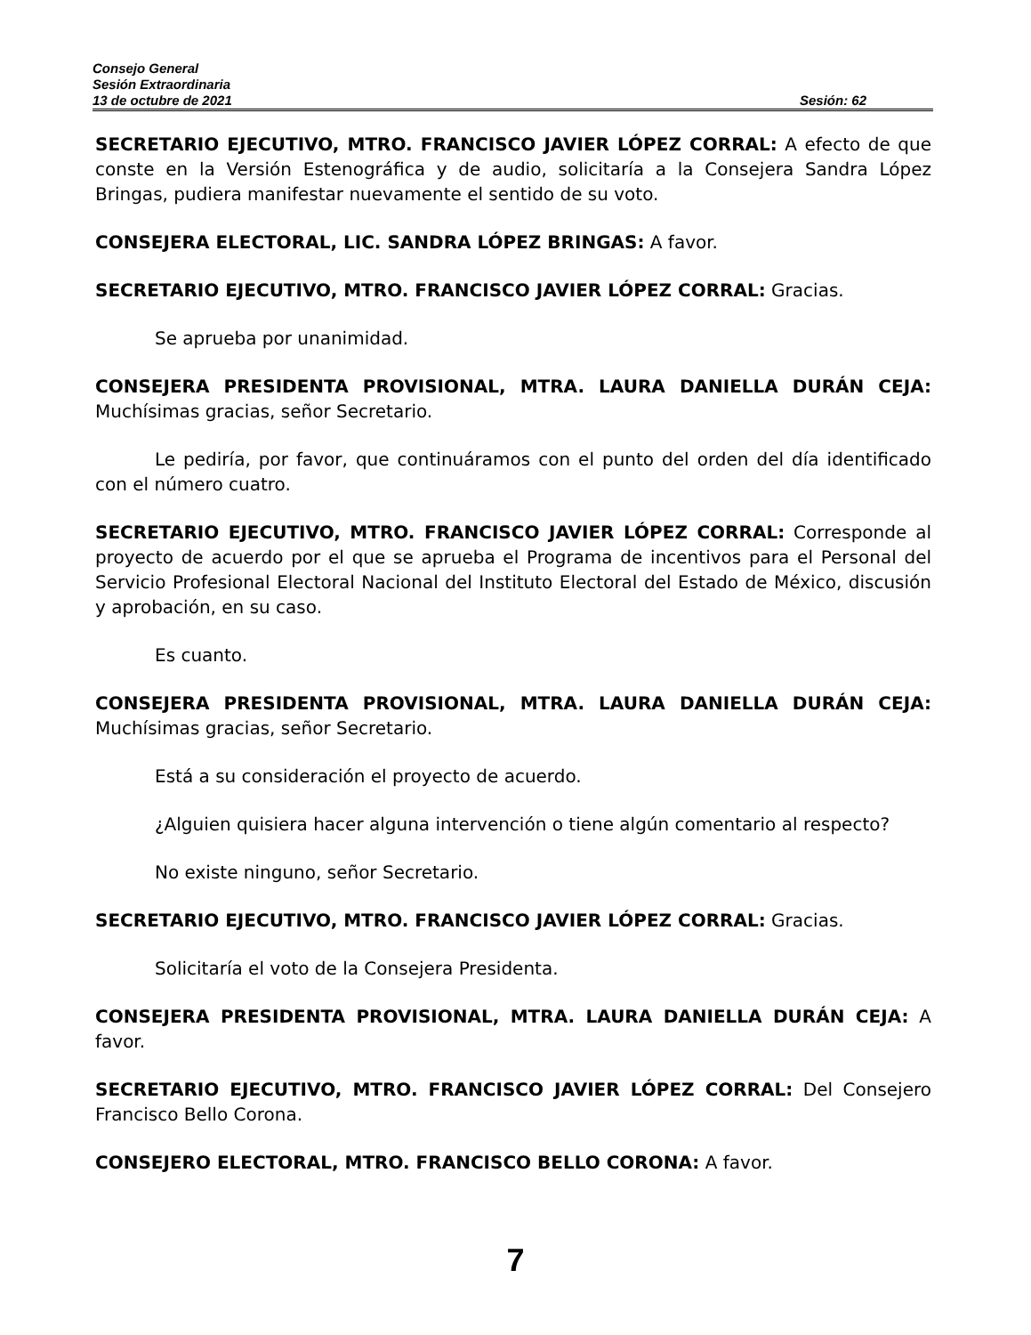Consejo General
Sesión Extraordinaria
13 de octubre de 2021 Sesión: 62
SECRETARIO EJECUTIVO, MTRO. FRANCISCO JAVIER LÓPEZ CORRAL: A efecto de que conste en la Versión Estenográfica y de audio, solicitaría a la Consejera Sandra López Bringas, pudiera manifestar nuevamente el sentido de su voto.
CONSEJERA ELECTORAL, LIC. SANDRA LÓPEZ BRINGAS: A favor.
SECRETARIO EJECUTIVO, MTRO. FRANCISCO JAVIER LÓPEZ CORRAL: Gracias.
Se aprueba por unanimidad.
CONSEJERA PRESIDENTA PROVISIONAL, MTRA. LAURA DANIELLA DURÁN CEJA: Muchísimas gracias, señor Secretario.
Le pediría, por favor, que continuáramos con el punto del orden del día identificado con el número cuatro.
SECRETARIO EJECUTIVO, MTRO. FRANCISCO JAVIER LÓPEZ CORRAL: Corresponde al proyecto de acuerdo por el que se aprueba el Programa de incentivos para el Personal del Servicio Profesional Electoral Nacional del Instituto Electoral del Estado de México, discusión y aprobación, en su caso.
Es cuanto.
CONSEJERA PRESIDENTA PROVISIONAL, MTRA. LAURA DANIELLA DURÁN CEJA: Muchísimas gracias, señor Secretario.
Está a su consideración el proyecto de acuerdo.
¿Alguien quisiera hacer alguna intervención o tiene algún comentario al respecto?
No existe ninguno, señor Secretario.
SECRETARIO EJECUTIVO, MTRO. FRANCISCO JAVIER LÓPEZ CORRAL: Gracias.
Solicitaría el voto de la Consejera Presidenta.
CONSEJERA PRESIDENTA PROVISIONAL, MTRA. LAURA DANIELLA DURÁN CEJA: A favor.
SECRETARIO EJECUTIVO, MTRO. FRANCISCO JAVIER LÓPEZ CORRAL: Del Consejero Francisco Bello Corona.
CONSEJERO ELECTORAL, MTRO. FRANCISCO BELLO CORONA: A favor.
7